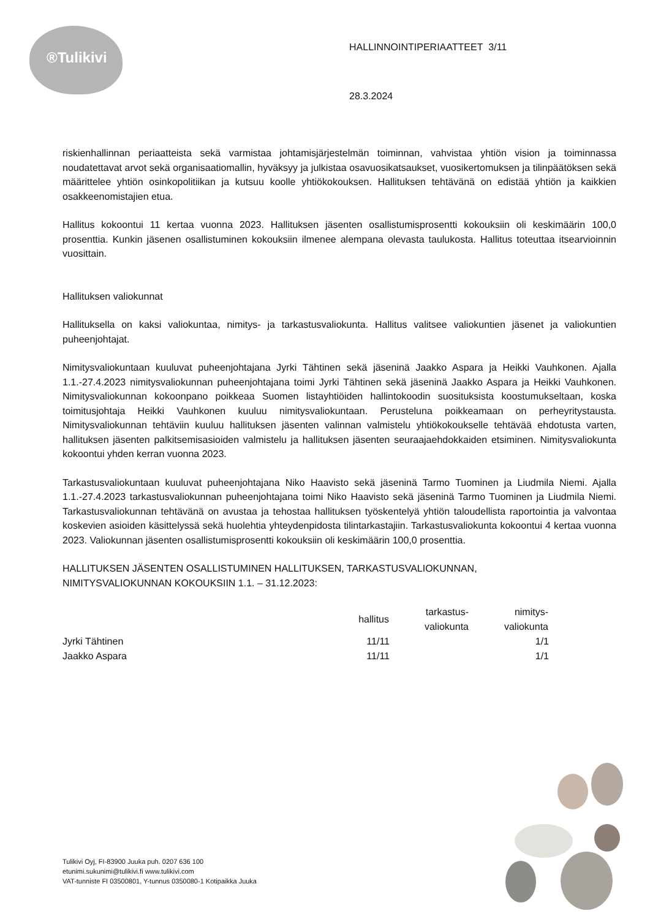®Tulikivi
HALLINNOINTIPERIAATTEET 3/11
28.3.2024
riskienhallinnan periaatteista sekä varmistaa johtamisjärjestelmän toiminnan, vahvistaa yhtiön vision ja toiminnassa noudatettavat arvot sekä organisaatiomallin, hyväksyy ja julkistaa osavuosikatsaukset, vuosikertomuksen ja tilinpäätöksen sekä määrittelee yhtiön osinkopolitiikan ja kutsuu koolle yhtiökokouksen. Hallituksen tehtävänä on edistää yhtiön ja kaikkien osakkeenomistajien etua.
Hallitus kokoontui 11 kertaa vuonna 2023. Hallituksen jäsenten osallistumisprosentti kokouksiin oli keskimäärin 100,0 prosenttia. Kunkin jäsenen osallistuminen kokouksiin ilmenee alempana olevasta taulukosta. Hallitus toteuttaa itsearvioinnin vuosittain.
Hallituksen valiokunnat
Hallituksella on kaksi valiokuntaa, nimitys- ja tarkastusvaliokunta. Hallitus valitsee valiokuntien jäsenet ja valiokuntien puheenjohtajat.
Nimitysvaliokuntaan kuuluvat puheenjohtajana Jyrki Tähtinen sekä jäseninä Jaakko Aspara ja Heikki Vauhkonen. Ajalla 1.1.-27.4.2023 nimitysvaliokunnan puheenjohtajana toimi Jyrki Tähtinen sekä jäseninä Jaakko Aspara ja Heikki Vauhkonen. Nimitysvaliokunnan kokoonpano poikkeaa Suomen listayhtiöiden hallintokoodin suosituksista koostumukseltaan, koska toimitusjohtaja Heikki Vauhkonen kuuluu nimitysvaliokuntaan. Perusteluna poikkeamaan on perheyritystausta. Nimitysvaliokunnan tehtäviin kuuluu hallituksen jäsenten valinnan valmistelu yhtiökokoukselle tehtävää ehdotusta varten, hallituksen jäsenten palkitsemisasioiden valmistelu ja hallituksen jäsenten seuraajaehdokkaiden etsiminen. Nimitysvaliokunta kokoontui yhden kerran vuonna 2023.
Tarkastusvaliokuntaan kuuluvat puheenjohtajana Niko Haavisto sekä jäseninä Tarmo Tuominen ja Liudmila Niemi. Ajalla 1.1.-27.4.2023 tarkastusvaliokunnan puheenjohtajana toimi Niko Haavisto sekä jäseninä Tarmo Tuominen ja Liudmila Niemi. Tarkastusvaliokunnan tehtävänä on avustaa ja tehostaa hallituksen työskentelyä yhtiön taloudellista raportointia ja valvontaa koskevien asioiden käsittelyssä sekä huolehtia yhteydenpidosta tilintarkastajiin. Tarkastusvaliokunta kokoontui 4 kertaa vuonna 2023. Valiokunnan jäsenten osallistumisprosentti kokouksiin oli keskimäärin 100,0 prosenttia.
HALLITUKSEN JÄSENTEN OSALLISTUMINEN HALLITUKSEN, TARKASTUSVALIOKUNNAN,
NIMITYSVALIOKUNNAN KOKOUKSIIN 1.1. – 31.12.2023:
| | hallitus | tarkastus- valiokunta | nimitys- valiokunta |
| --- | --- | --- | --- |
| Jyrki Tähtinen | 11/11 | | 1/1 |
| Jaakko Aspara | 11/11 | | 1/1 |
Tulikivi Oyj, FI-83900 Juuka puh. 0207 636 100
etunimi.sukunimi@tulikivi.fi www.tulikivi.com
VAT-tunniste FI 03500801, Y-tunnus 0350080-1 Kotipaikka Juuka